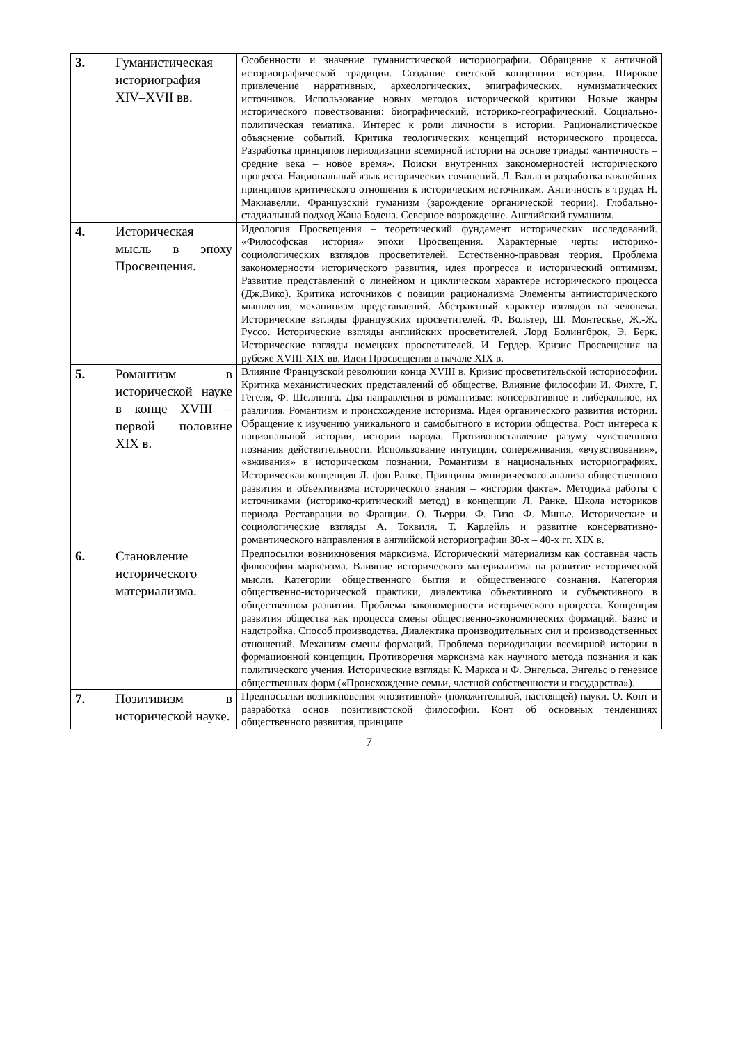| 3. | Гуманистическая историография XIV–XVII вв. | Особенности и значение гуманистической историографии. Обращение к античной историографической традиции. Создание светской концепции истории. Широкое привлечение нарративных, археологических, эпиграфических, нумизматических источников. Использование новых методов исторической критики. Новые жанры исторического повествования: биографический, историко-географический. Социально-политическая тематика. Интерес к роли личности в истории. Рационалистическое объяснение событий. Критика теологических концепций исторического процесса. Разработка принципов периодизации всемирной истории на основе триады: «античность – средние века – новое время». Поиски внутренних закономерностей исторического процесса. Национальный язык исторических сочинений. Л. Валла и разработка важнейших принципов критического отношения к историческим источникам. Античность в трудах Н. Макиавелли. Французский гуманизм (зарождение органической теории). Глобально-стадиальный подход Жана Бодена. Северное возрождение. Английский гуманизм. |
| 4. | Историческая мысль в эпоху Просвещения. | Идеология Просвещения – теоретический фундамент исторических исследований. «Философская история» эпохи Просвещения. Характерные черты историко-социологических взглядов просветителей. Естественно-правовая теория. Проблема закономерности исторического развития, идея прогресса и исторический оптимизм. Развитие представлений о линейном и циклическом характере исторического процесса (Дж.Вико). Критика источников с позиции рационализма Элементы антиисторического мышления, механицизм представлений. Абстрактный характер взглядов на человека. Исторические взгляды французских просветителей. Ф. Вольтер, Ш. Монтескье, Ж.-Ж. Руссо. Исторические взгляды английских просветителей. Лорд Болингброк, Э. Берк. Исторические взгляды немецких просветителей. И. Гердер. Кризис Просвещения на рубеже XVIII-XIX вв. Идеи Просвещения в начале XIX в. |
| 5. | Романтизм в исторической науке в конце XVIII – первой половине XIX в. | Влияние Французской революции конца XVIII в. Кризис просветительской историософии. Критика механистических представлений об обществе. Влияние философии И. Фихте, Г. Гегеля, Ф. Шеллинга. Два направления в романтизме: консервативное и либеральное, их различия. Романтизм и происхождение историзма. Идея органического развития истории. Обращение к изучению уникального и самобытного в истории общества. Рост интереса к национальной истории, истории народа. Противопоставление разуму чувственного познания действительности. Использование интуиции, сопереживания, «вчувствования», «вживания» в историческом познании. Романтизм в национальных историографиях. Историческая концепция Л. фон Ранке. Принципы эмпирического анализа общественного развития и объективизма исторического знания – «история факта». Методика работы с источниками (историко-критический метод) в концепции Л. Ранке. Школа историков периода Реставрации во Франции. О. Тьерри. Ф. Гизо. Ф. Минье. Исторические и социологические взгляды А. Токвиля. Т. Карлейль и развитие консервативно-романтического направления в английской историографии 30-х – 40-х гг. XIX в. |
| 6. | Становление исторического материализма. | Предпосылки возникновения марксизма. Исторический материализм как составная часть философии марксизма. Влияние исторического материализма на развитие исторической мысли. Категории общественного бытия и общественного сознания. Категория общественно-исторической практики, диалектика объективного и субъективного в общественном развитии. Проблема закономерности исторического процесса. Концепция развития общества как процесса смены общественно-экономических формаций. Базис и надстройка. Способ производства. Диалектика производительных сил и производственных отношений. Механизм смены формаций. Проблема периодизации всемирной истории в формационной концепции. Противоречия марксизма как научного метода познания и как политического учения. Исторические взгляды К. Маркса и Ф. Энгельса. Энгельс о генезисе общественных форм («Происхождение семьи, частной собственности и государства»). |
| 7. | Позитивизм в исторической науке. | Предпосылки возникновения «позитивной» (положительной, настоящей) науки. О. Конт и разработка основ позитивистской философии. Конт об основных тенденциях общественного развития, принципе |
7